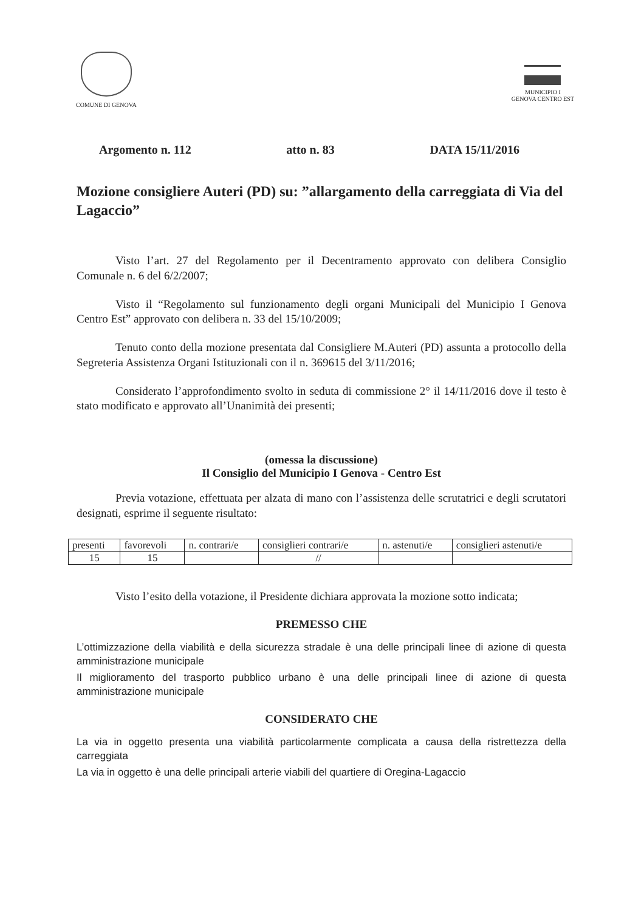COMUNE DI GENOVA MUNICIPIO I
GENOVA CENTRO EST
Argomento n. 112 atto n. 83 DATA 15/11/2016
Mozione consigliere Auteri (PD) su: ”allargamento della carreggiata di Via del Lagaccio”
Visto l’art. 27 del Regolamento per il Decentramento approvato con delibera Consiglio Comunale n. 6 del 6/2/2007;
Visto il “Regolamento sul funzionamento degli organi Municipali del Municipio I Genova Centro Est” approvato con delibera n. 33 del 15/10/2009;
Tenuto conto della mozione presentata dal Consigliere M.Auteri (PD) assunta a protocollo della Segreteria Assistenza Organi Istituzionali con il n. 369615 del 3/11/2016;
Considerato l’approfondimento svolto in seduta di commissione 2° il 14/11/2016 dove il testo è stato modificato e approvato all’Unanimità dei presenti;
(omessa la discussione)
Il Consiglio del Municipio I Genova - Centro Est
Previa votazione, effettuata per alzata di mano con l’assistenza delle scrutatrici e degli scrutatori designati, esprime il seguente risultato:
| presenti | favorevoli | n. contrari/e | consiglieri contrari/e | n. astenuti/e | consiglieri astenuti/e |
| --- | --- | --- | --- | --- | --- |
| 15 | 15 | | // | | |
Visto l’esito della votazione, il Presidente dichiara approvata la mozione sotto indicata;
PREMESSO CHE
L’ottimizzazione della viabilità e della sicurezza stradale è una delle principali linee di azione di questa amministrazione municipale
Il miglioramento del trasporto pubblico urbano è una delle principali linee di azione di questa amministrazione municipale
CONSIDERATO CHE
La via in oggetto presenta una viabilità particolarmente complicata a causa della ristrettezza della carreggiata
La via in oggetto è una delle principali arterie viabili del quartiere di Oregina-Lagaccio